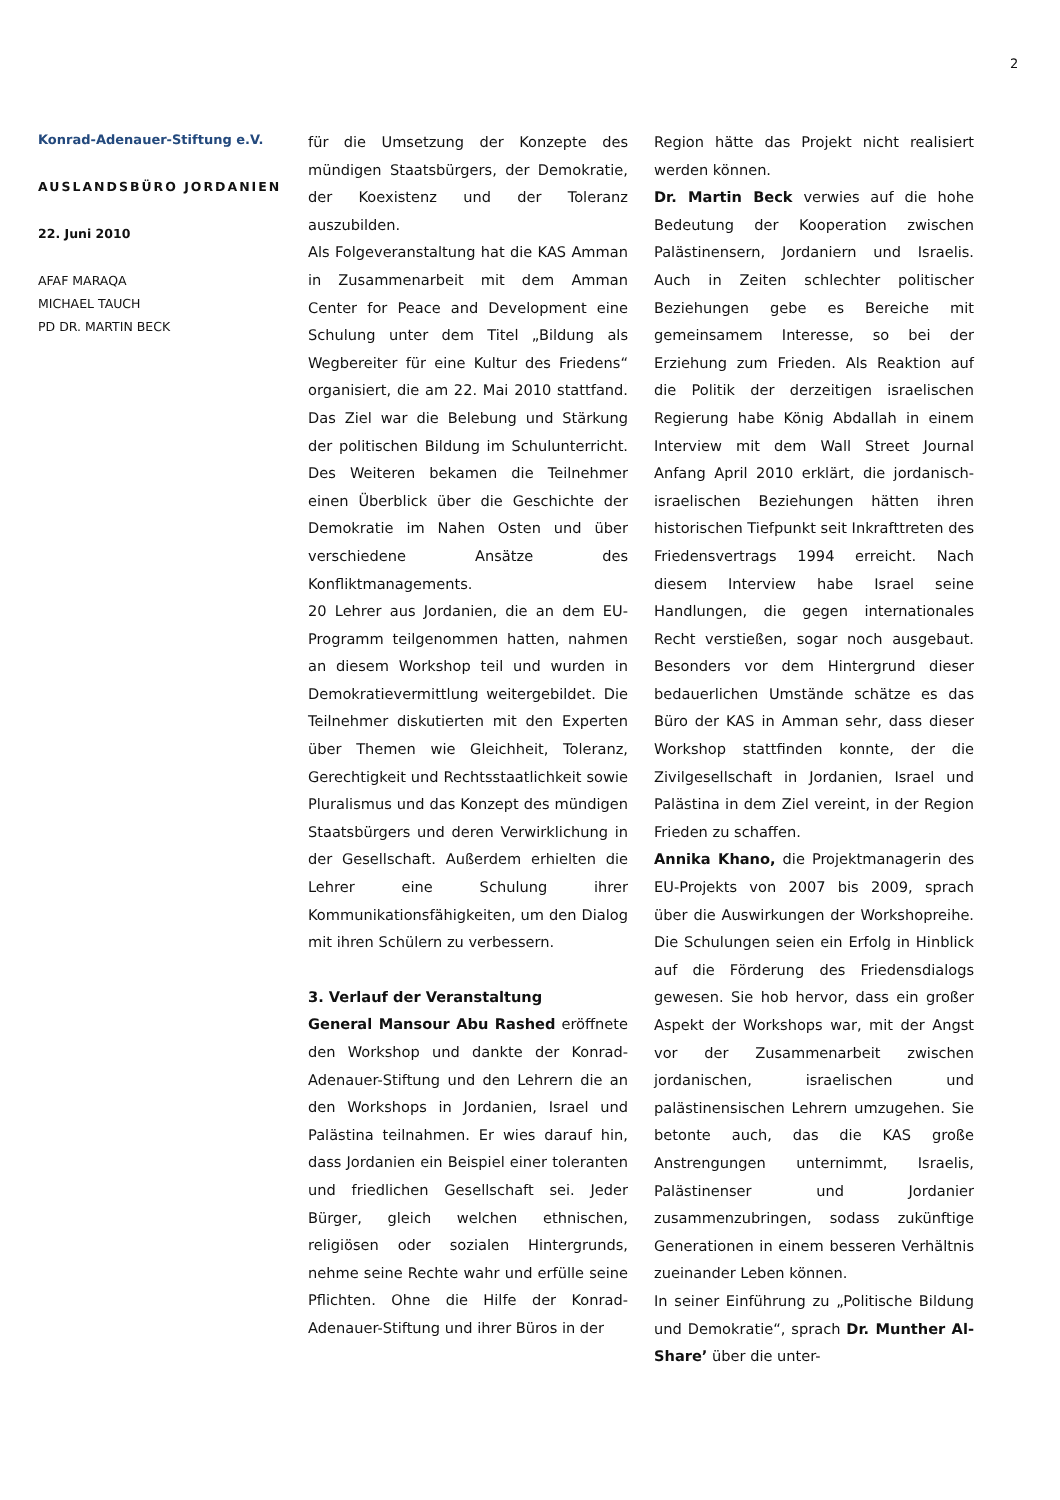2
Konrad-Adenauer-Stiftung e.V.
AUSLANDSBÜRO JORDANIEN
22. Juni 2010
AFAF MARAQA
MICHAEL TAUCH
PD DR. MARTIN BECK
für die Umsetzung der Konzepte des mündigen Staatsbürgers, der Demokratie, der Koexistenz und der Toleranz auszubilden.
Als Folgeveranstaltung hat die KAS Amman in Zusammenarbeit mit dem Amman Center for Peace and Development eine Schulung unter dem Titel „Bildung als Wegbereiter für eine Kultur des Friedens“ organisiert, die am 22. Mai 2010 stattfand. Das Ziel war die Belebung und Stärkung der politischen Bildung im Schulunterricht. Des Weiteren bekamen die Teilnehmer einen Überblick über die Geschichte der Demokratie im Nahen Osten und über verschiedene Ansätze des Konfliktmanagements.
20 Lehrer aus Jordanien, die an dem EU-Programm teilgenommen hatten, nahmen an diesem Workshop teil und wurden in Demokratievermittlung weitergebildet. Die Teilnehmer diskutierten mit den Experten über Themen wie Gleichheit, Toleranz, Gerechtigkeit und Rechtsstaatlichkeit sowie Pluralismus und das Konzept des mündigen Staatsbürgers und deren Verwirklichung in der Gesellschaft. Außerdem erhielten die Lehrer eine Schulung ihrer Kommunikationsfähigkeiten, um den Dialog mit ihren Schülern zu verbessern.
3. Verlauf der Veranstaltung
General Mansour Abu Rashed eröffnete den Workshop und dankte der Konrad-Adenauer-Stiftung und den Lehrern die an den Workshops in Jordanien, Israel und Palästina teilnahmen. Er wies darauf hin, dass Jordanien ein Beispiel einer toleranten und friedlichen Gesellschaft sei. Jeder Bürger, gleich welchen ethnischen, religiösen oder sozialen Hintergrunds, nehme seine Rechte wahr und erfülle seine Pflichten. Ohne die Hilfe der Konrad-Adenauer-Stiftung und ihrer Büros in der
Region hätte das Projekt nicht realisiert werden können.
Dr. Martin Beck verwies auf die hohe Bedeutung der Kooperation zwischen Palästinensern, Jordaniern und Israelis. Auch in Zeiten schlechter politischer Beziehungen gebe es Bereiche mit gemeinsamem Interesse, so bei der Erziehung zum Frieden. Als Reaktion auf die Politik der derzeitigen israelischen Regierung habe König Abdallah in einem Interview mit dem Wall Street Journal Anfang April 2010 erklärt, die jordanisch-israelischen Beziehungen hätten ihren historischen Tiefpunkt seit Inkrafttreten des Friedensvertrags 1994 erreicht. Nach diesem Interview habe Israel seine Handlungen, die gegen internationales Recht verstießen, sogar noch ausgebaut. Besonders vor dem Hintergrund dieser bedauerlichen Umstände schätze es das Büro der KAS in Amman sehr, dass dieser Workshop stattfinden konnte, der die Zivilgesellschaft in Jordanien, Israel und Palästina in dem Ziel vereint, in der Region Frieden zu schaffen.
Annika Khano, die Projektmanagerin des EU-Projekts von 2007 bis 2009, sprach über die Auswirkungen der Workshopreihe. Die Schulungen seien ein Erfolg in Hinblick auf die Förderung des Friedensdialogs gewesen. Sie hob hervor, dass ein großer Aspekt der Workshops war, mit der Angst vor der Zusammenarbeit zwischen jordanischen, israelischen und palästinensischen Lehrern umzugehen. Sie betonte auch, das die KAS große Anstrengungen unternimmt, Israelis, Palästinenser und Jordanier zusammenzubringen, sodass zukünftige Generationen in einem besseren Verhältnis zueinander Leben können.
In seiner Einführung zu „Politische Bildung und Demokratie“, sprach Dr. Munther Al-Share’ über die unter-